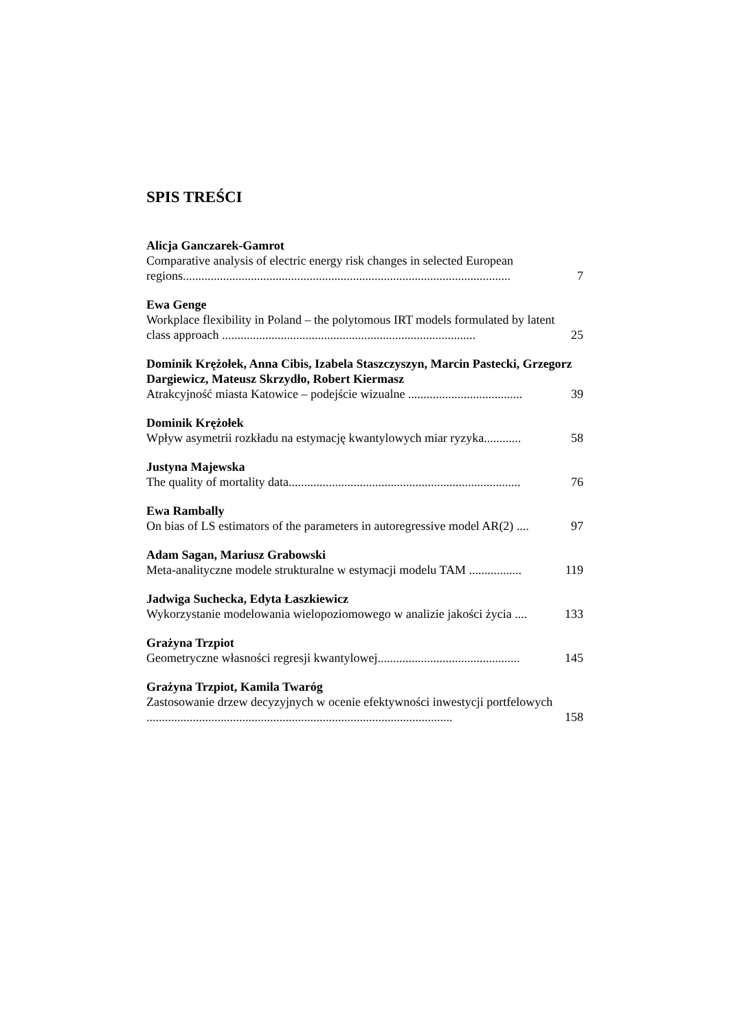SPIS TREŚCI
Alicja Ganczarek-Gamrot
Comparative analysis of electric energy risk changes in selected European regions..........................................................................................................
7
Ewa Genge
Workplace flexibility in Poland – the polytomous IRT models formulated by latent class approach ..................................................................................
25
Dominik Krężołek, Anna Cibis, Izabela Staszczyszyn, Marcin Pastecki, Grzegorz Dargiewicz, Mateusz Skrzydło, Robert Kiermasz
Atrakcyjność miasta Katowice – podejście wizualne .....................................
39
Dominik Krężołek
Wpływ asymetrii rozkładu na estymację kwantylowych miar ryzyka............
58
Justyna Majewska
The quality of mortality data...........................................................................
76
Ewa Rambally
On bias of LS estimators of the parameters in autoregressive model AR(2) ....
97
Adam Sagan, Mariusz Grabowski
Meta-analityczne modele strukturalne w estymacji modelu TAM .................
119
Jadwiga Suchecka, Edyta Łaszkiewicz
Wykorzystanie modelowania wielopoziomowego w analizie jakości życia ....
133
Grażyna Trzpiot
Geometryczne własności regresji kwantylowej..............................................
145
Grażyna Trzpiot, Kamila Twaróg
Zastosowanie drzew decyzyjnych w ocenie efektywności inwestycji portfelowych ...................................................................................................
158